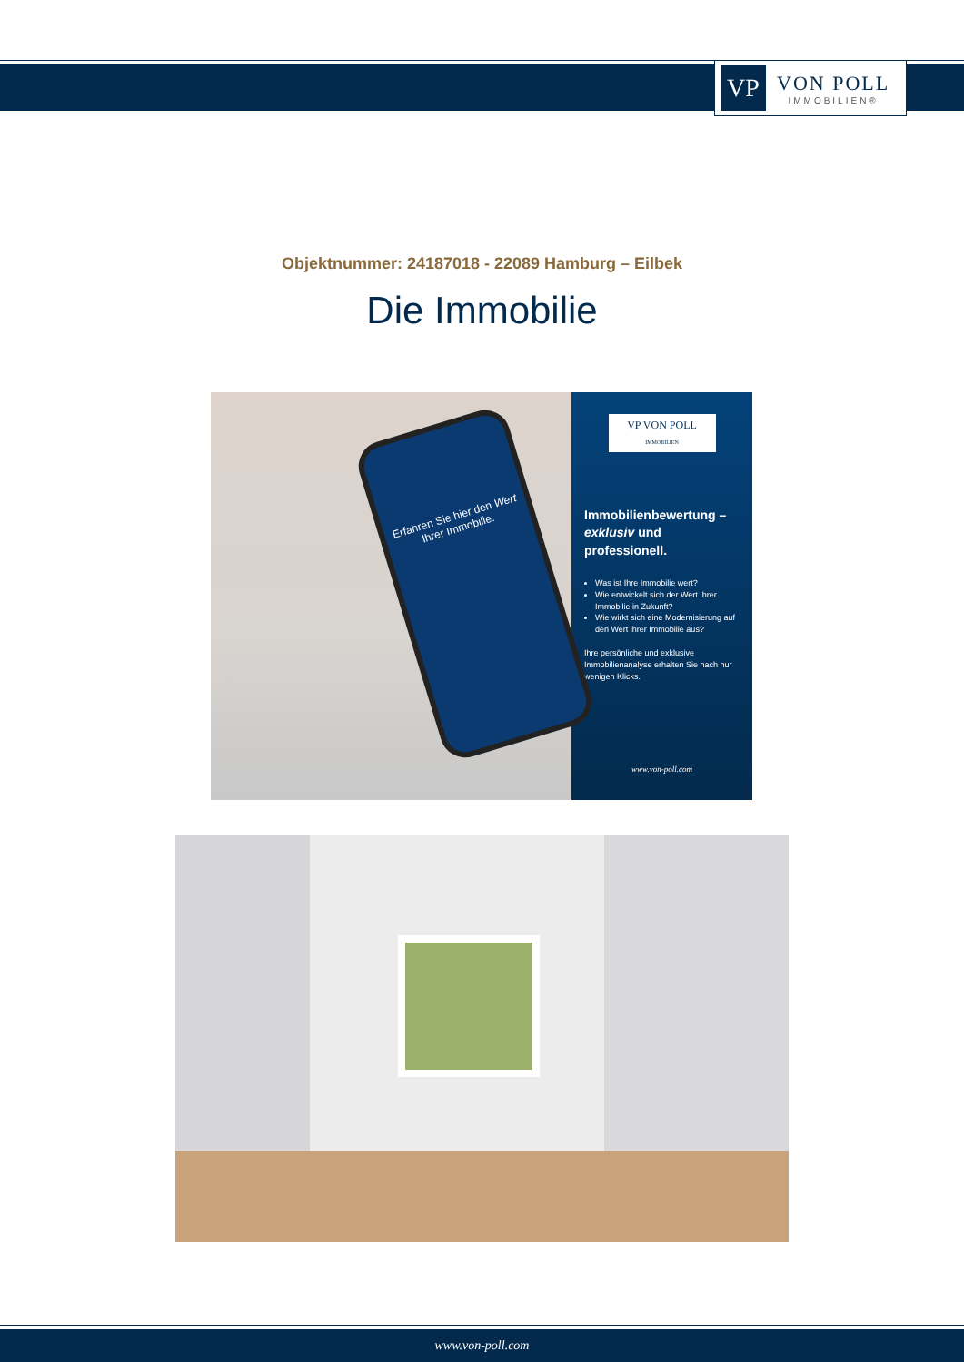VP
VON POLL
IMMOBILIEN®
Objektnummer: 24187018 - 22089 Hamburg – Eilbek
Die Immobilie
Erfahren Sie hier den Wert Ihrer Immobilie.
VP VON POLL
IMMOBILIEN
Immobilienbewertung – exklusiv und professionell.
Was ist Ihre Immobilie wert?
Wie entwickelt sich der Wert Ihrer Immobilie in Zukunft?
Wie wirkt sich eine Modernisierung auf den Wert ihrer Immobilie aus?
Ihre persönliche und exklusive Immobilienanalyse erhalten Sie nach nur wenigen Klicks.
www.von-poll.com
www.von-poll.com